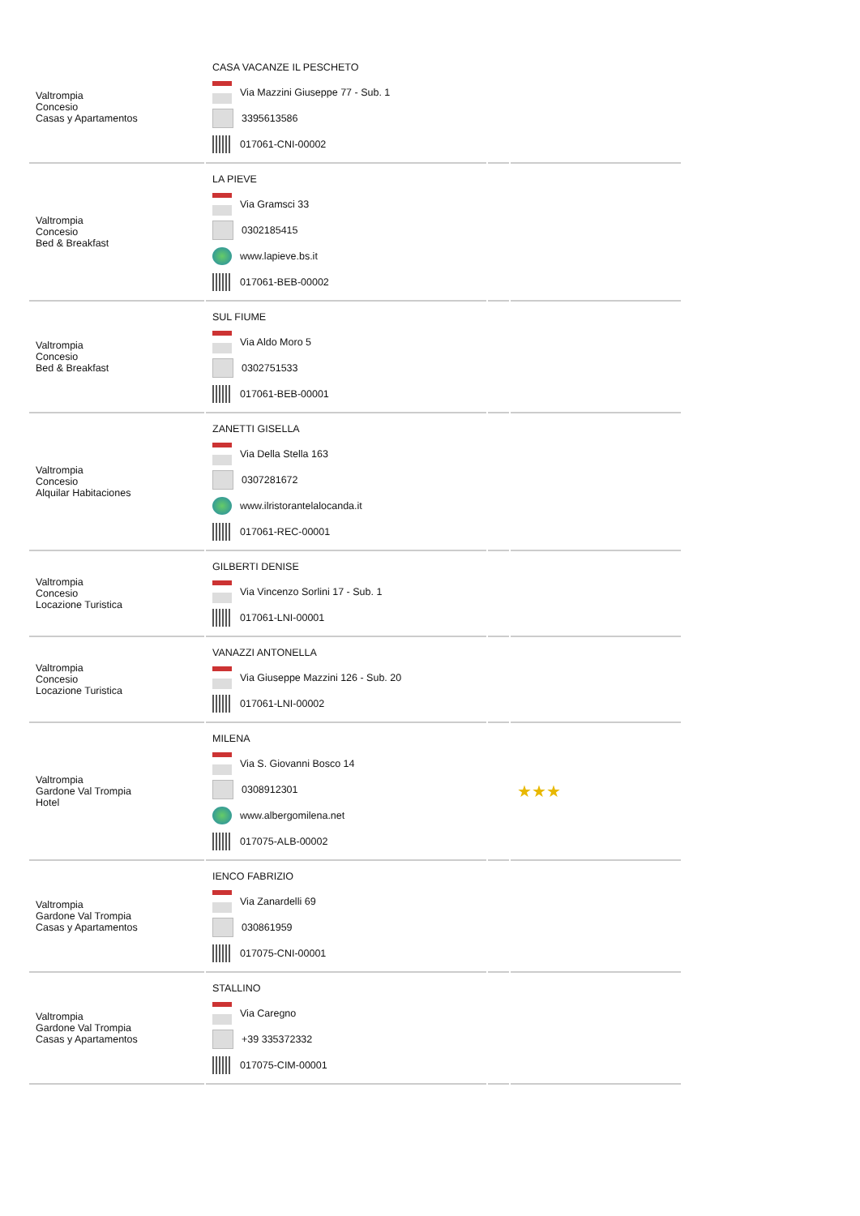| Valtrompia Concesio Casas y Apartamentos | CASA VACANZE IL PESCHETO Via Mazzini Giuseppe 77 - Sub. 1 3395613586 017061-CNI-00002 | | |
| Valtrompia Concesio Bed & Breakfast | LA PIEVE Via Gramsci 33 0302185415 www.lapieve.bs.it 017061-BEB-00002 | | |
| Valtrompia Concesio Bed & Breakfast | SUL FIUME Via Aldo Moro 5 0302751533 017061-BEB-00001 | | |
| Valtrompia Concesio Alquilar Habitaciones | ZANETTI GISELLA Via Della Stella 163 0307281672 www.ilristorantelalocanda.it 017061-REC-00001 | | |
| Valtrompia Concesio Locazione Turistica | GILBERTI DENISE Via Vincenzo Sorlini 17 - Sub. 1 017061-LNI-00001 | | |
| Valtrompia Concesio Locazione Turistica | VANAZZI ANTONELLA Via Giuseppe Mazzini 126 - Sub. 20 017061-LNI-00002 | | |
| Valtrompia Gardone Val Trompia Hotel | MILENA Via S. Giovanni Bosco 14 0308912301 www.albergomilena.net 017075-ALB-00002 | | ★★★ |
| Valtrompia Gardone Val Trompia Casas y Apartamentos | IENCO FABRIZIO Via Zanardelli 69 030861959 017075-CNI-00001 | | |
| Valtrompia Gardone Val Trompia Casas y Apartamentos | STALLINO Via Caregno +39 335372332 017075-CIM-00001 | | |